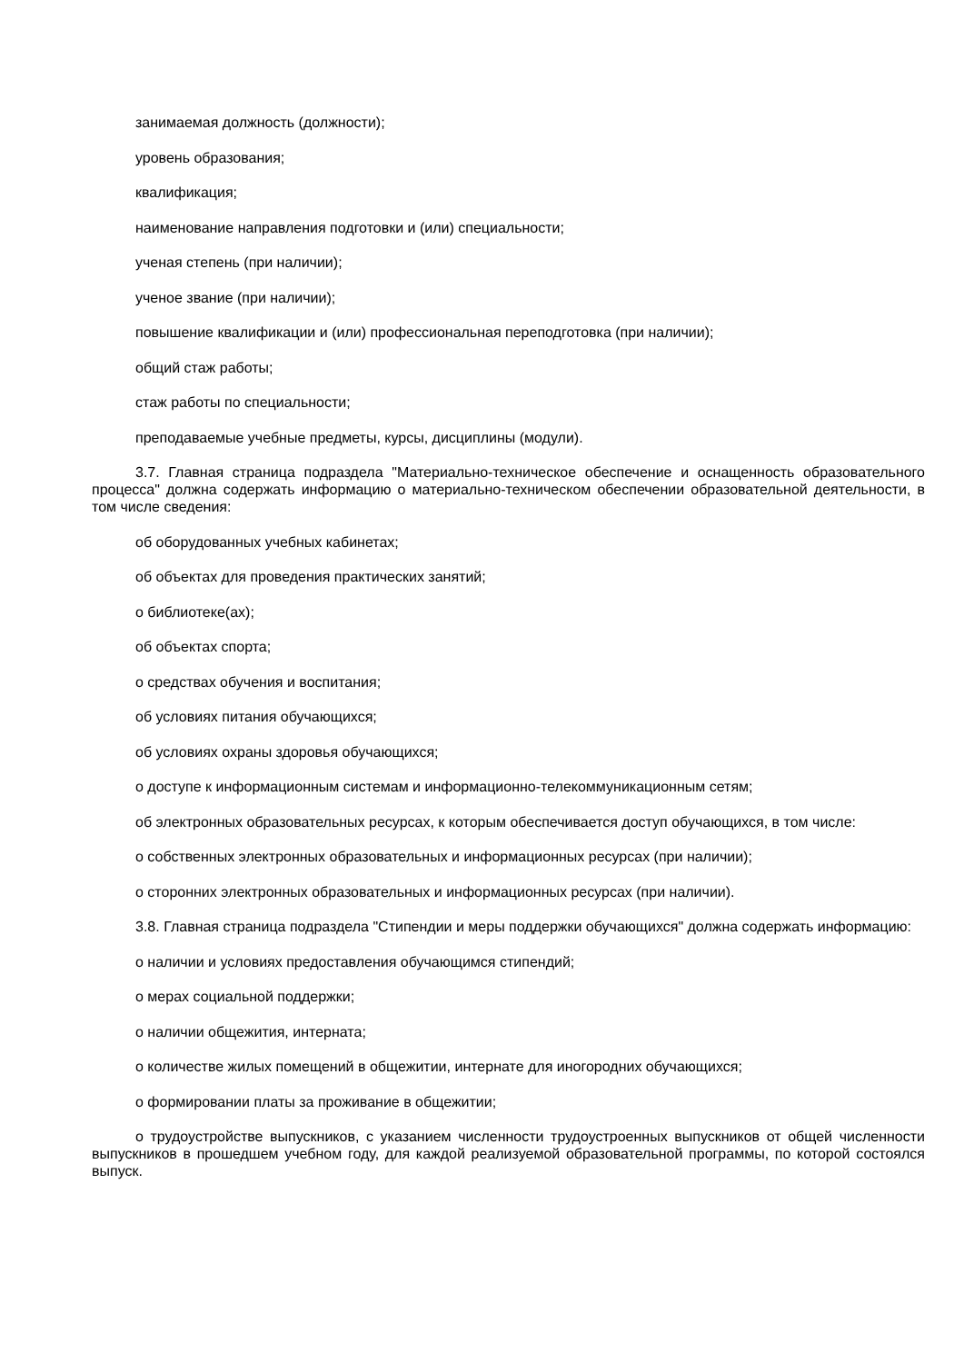занимаемая должность (должности);
уровень образования;
квалификация;
наименование направления подготовки и (или) специальности;
ученая степень (при наличии);
ученое звание (при наличии);
повышение квалификации и (или) профессиональная переподготовка (при наличии);
общий стаж работы;
стаж работы по специальности;
преподаваемые учебные предметы, курсы, дисциплины (модули).
3.7. Главная страница подраздела "Материально-техническое обеспечение и оснащенность образовательного процесса" должна содержать информацию о материально-техническом обеспечении образовательной деятельности, в том числе сведения:
об оборудованных учебных кабинетах;
об объектах для проведения практических занятий;
о библиотеке(ах);
об объектах спорта;
о средствах обучения и воспитания;
об условиях питания обучающихся;
об условиях охраны здоровья обучающихся;
о доступе к информационным системам и информационно-телекоммуникационным сетям;
об электронных образовательных ресурсах, к которым обеспечивается доступ обучающихся, в том числе:
о собственных электронных образовательных и информационных ресурсах (при наличии);
о сторонних электронных образовательных и информационных ресурсах (при наличии).
3.8. Главная страница подраздела "Стипендии и меры поддержки обучающихся" должна содержать информацию:
о наличии и условиях предоставления обучающимся стипендий;
о мерах социальной поддержки;
о наличии общежития, интерната;
о количестве жилых помещений в общежитии, интернате для иногородних обучающихся;
о формировании платы за проживание в общежитии;
о трудоустройстве выпускников, с указанием численности трудоустроенных выпускников от общей численности выпускников в прошедшем учебном году, для каждой реализуемой образовательной программы, по которой состоялся выпуск.